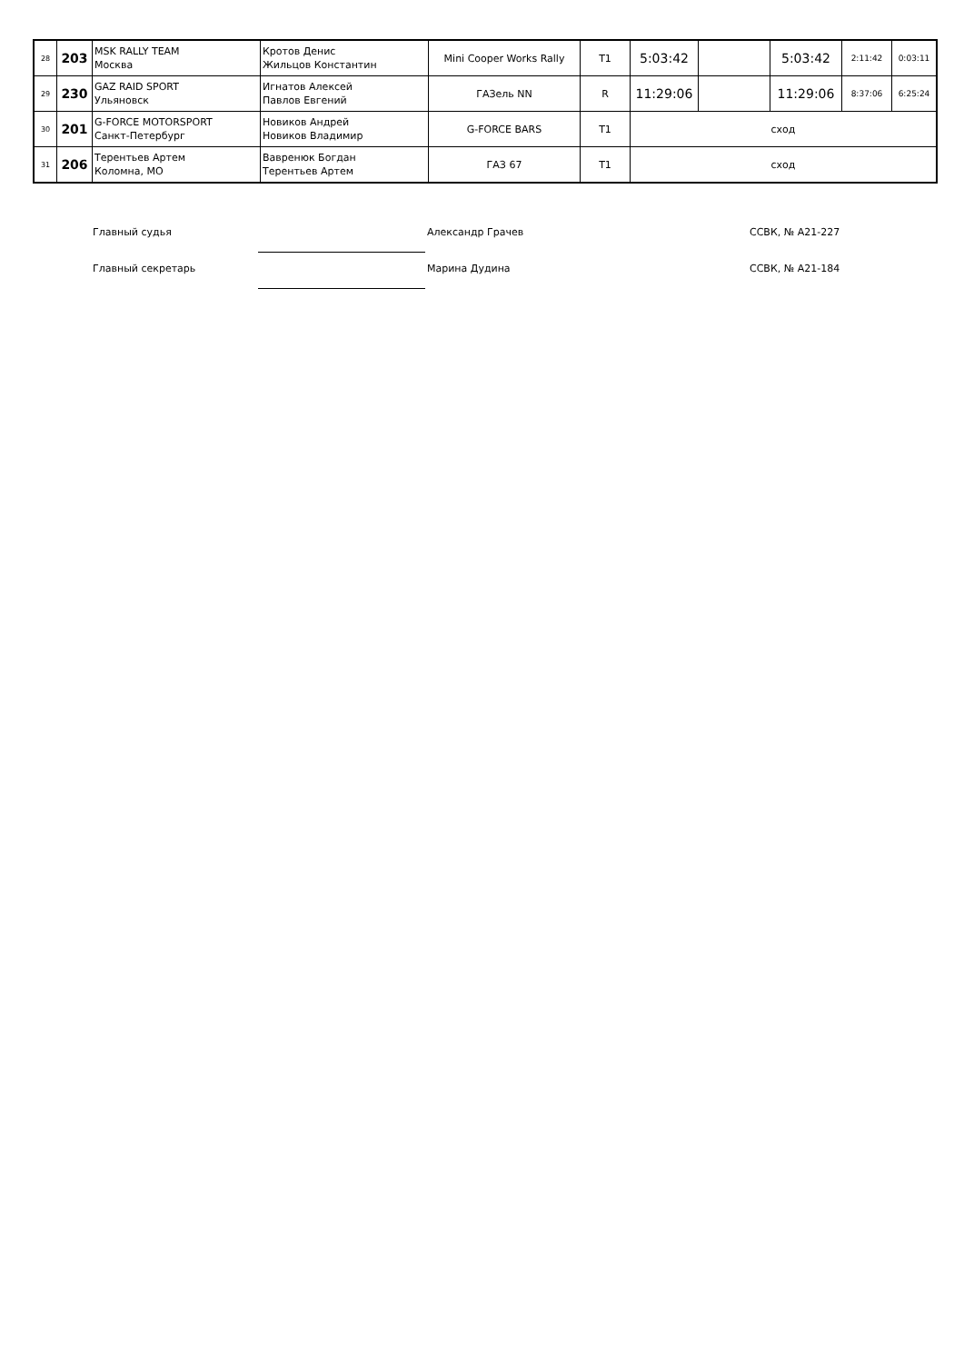| 28 | 203 | MSK RALLY TEAM Москва | Кротов Денис Жильцов Константин | Mini Cooper Works Rally | T1 | 5:03:42 | | 5:03:42 | 2:11:42 | 0:03:11 |
| 29 | 230 | GAZ RAID SPORT Ульяновск | Игнатов Алексей Павлов Евгений | ГАЗель NN | R | 11:29:06 | | 11:29:06 | 8:37:06 | 6:25:24 |
| 30 | 201 | G-FORCE MOTORSPORT Санкт-Петербург | Новиков Андрей Новиков Владимир | G-FORCE BARS | T1 | сход | | | | |
| 31 | 206 | Терентьев Артем Коломна, МО | Вавренюк Богдан Терентьев Артем | ГАЗ 67 | T1 | сход | | | | |
Главный судья Александр Грачев ССВК, № А21-227
Главный секретарь Марина Дудина ССВК, № А21-184